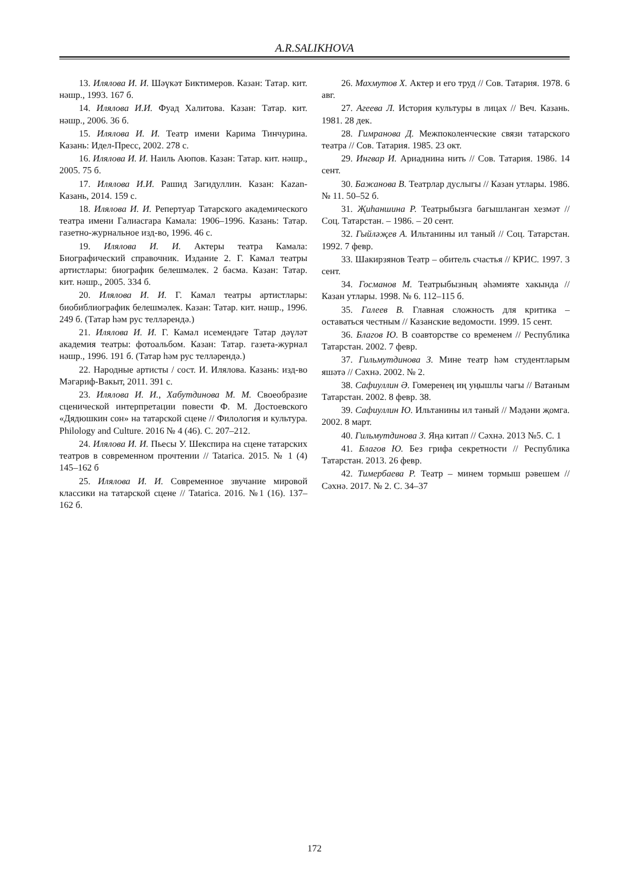A.R.SALIKHOVA
13. Илялова И. И. Шәүкәт Биктимеров. Казан: Татар. кит. нәшр., 1993. 167 б.
14. Илялова И.И. Фуад Халитова. Казан: Татар. кит. нәшр., 2006. 36 б.
15. Илялова И. И. Театр имени Карима Тинчурина. Казань: Идел-Пресс, 2002. 278 с.
16. Илялова И. И. Наиль Аюпов. Казан: Татар. кит. нәшр., 2005. 75 б.
17. Илялова И.И. Рашид Загидуллин. Казан: Kazan-Казань, 2014. 159 с.
18. Илялова И. И. Репертуар Татарского академического театра имени Галиасгара Камала: 1906–1996. Казань: Татар. газетно-журнальное изд-во, 1996. 46 с.
19. Илялова И. И. Актеры театра Камала: Биографический справочник. Издание 2. Г. Камал театры артистлары: биографик белешмәлек. 2 басма. Казан: Татар. кит. нәшр., 2005. 334 б.
20. Илялова И. И. Г. Камал театры артистлары: биобиблиографик белешмәлек. Казан: Татар. кит. нәшр., 1996. 249 б. (Татар һәм рус телләрендә.)
21. Илялова И. И. Г. Камал исемендәге Татар дәүләт академия театры: фотоальбом. Казан: Татар. газета-журнал нәшр., 1996. 191 б. (Татар һәм рус телләрендә.)
22. Народные артисты / сост. И. Илялова. Казань: изд-во Мәгариф-Вакыт, 2011. 391 с.
23. Илялова И. И., Хабутдинова М. М. Своеобразие сценической интерпретации повести Ф. М. Достоевского «Дядюшкин сон» на татарской сцене // Филология и культура. Philology and Culture. 2016 № 4 (46). С. 207–212.
24. Илялова И. И. Пьесы У. Шекспира на сцене татарских театров в современном прочтении // Tatarica. 2015. № 1 (4) 145–162 б
25. Илялова И. И. Современное звучание мировой классики на татарской сцене // Tatarica. 2016. №1 (16). 137–162 б.
26. Махмутов Х. Актер и его труд // Сов. Татария. 1978. 6 авг.
27. Агеева Л. История культуры в лицах // Веч. Казань. 1981. 28 дек.
28. Гимранова Д. Межпоколенческие связи татарского театра // Сов. Татария. 1985. 23 окт.
29. Ингвар И. Ариаднина нить // Сов. Татария. 1986. 14 сент.
30. Бажанова В. Театрлар дуслыгы // Казан утлары. 1986. № 11. 50–52 б.
31. Җиһаншина Р. Театрыбызга багышланган хезмәт // Соц. Татарстан. – 1986. – 20 сент.
32. Гыйләҗев А. Ильтанины ил таный // Соц. Татарстан. 1992. 7 февр.
33. Шакирзянов Театр – обитель счастья // КРИС. 1997. 3 сент.
34. Госманов М. Театрыбызның әһәмияте хакында // Казан утлары. 1998. № 6. 112–115 б.
35. Галеев В. Главная сложность для критика – оставаться честным // Казанские ведомости. 1999. 15 сент.
36. Благов Ю. В соавторстве со временем // Республика Татарстан. 2002. 7 февр.
37. Гильмутдинова З. Мине театр һәм студентларым яшәтә // Сәхнә. 2002. № 2.
38. Сафиуллин Ә. Гомеренең иң уңышлы чагы // Ватаным Татарстан. 2002. 8 февр. 38.
39. Сафиуллин Ю. Ильтанины ил таный // Мәдәни җомга. 2002. 8 март.
40. Гильмутдинова З. Яңа китап // Сәхнә. 2013 №5. С. 1
41. Благов Ю. Без грифа секретности // Республика Татарстан. 2013. 26 февр.
42. Тимербаева Р. Театр – минем тормыш рәвешем // Сәхнә. 2017. № 2. С. 34–37
172